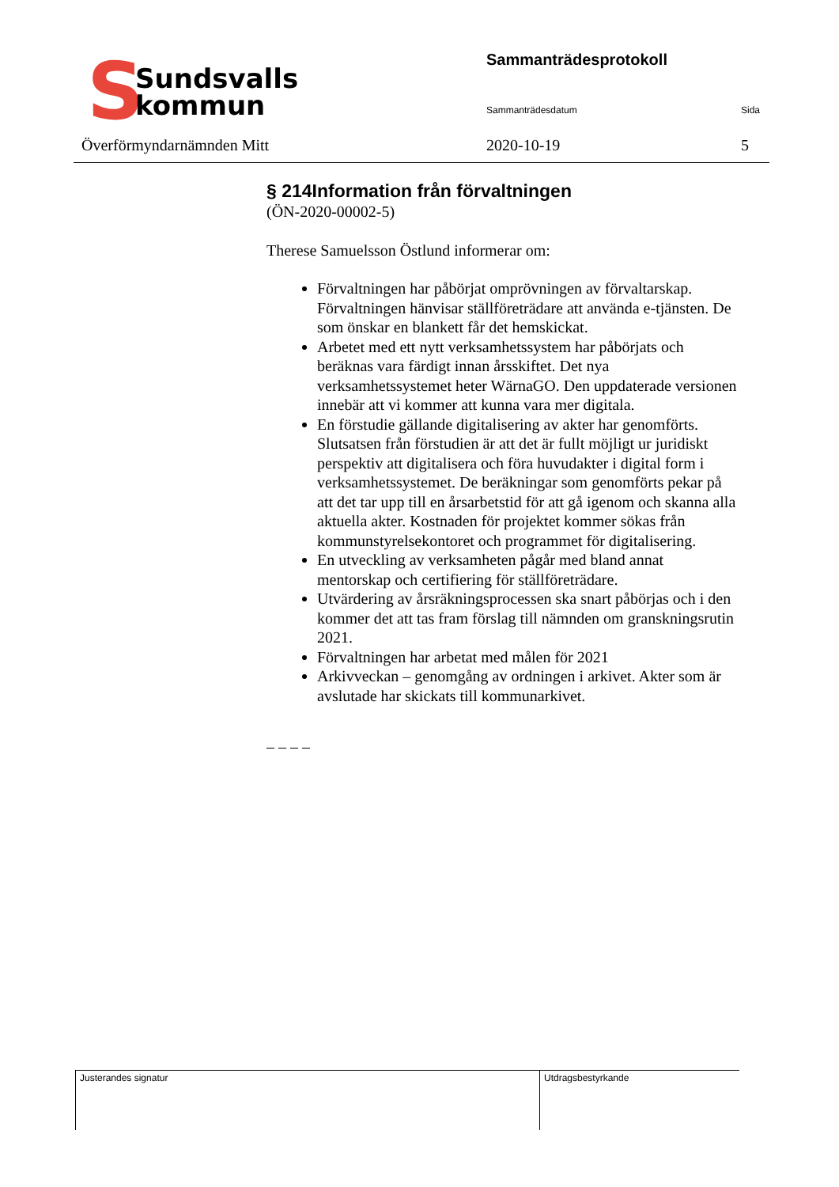S
Sundsvalls
kommun
Överförmyndarnämnden Mitt
Sammanträdesprotokoll
Sammanträdesdatum Sida
2020-10-19 5
§ 214Information från förvaltningen
(ÖN-2020-00002-5)
Therese Samuelsson Östlund informerar om:
Förvaltningen har påbörjat omprövningen av förvaltarskap. Förvaltningen hänvisar ställföreträdare att använda e-tjänsten. De som önskar en blankett får det hemskickat.
Arbetet med ett nytt verksamhetssystem har påbörjats och beräknas vara färdigt innan årsskiftet. Det nya verksamhetssystemet heter WärnaGO. Den uppdaterade versionen innebär att vi kommer att kunna vara mer digitala.
En förstudie gällande digitalisering av akter har genomförts. Slutsatsen från förstudien är att det är fullt möjligt ur juridiskt perspektiv att digitalisera och föra huvudakter i digital form i verksamhetssystemet. De beräkningar som genomförts pekar på att det tar upp till en årsarbetstid för att gå igenom och skanna alla aktuella akter. Kostnaden för projektet kommer sökas från kommunstyrelsekontoret och programmet för digitalisering.
En utveckling av verksamheten pågår med bland annat mentorskap och certifiering för ställföreträdare.
Utvärdering av årsräkningsprocessen ska snart påbörjas och i den kommer det att tas fram förslag till nämnden om granskningsrutin 2021.
Förvaltningen har arbetat med målen för 2021
Arkivveckan – genomgång av ordningen i arkivet. Akter som är avslutade har skickats till kommunarkivet.
– – – –
Justerandes signatur Utdragsbestyrkande